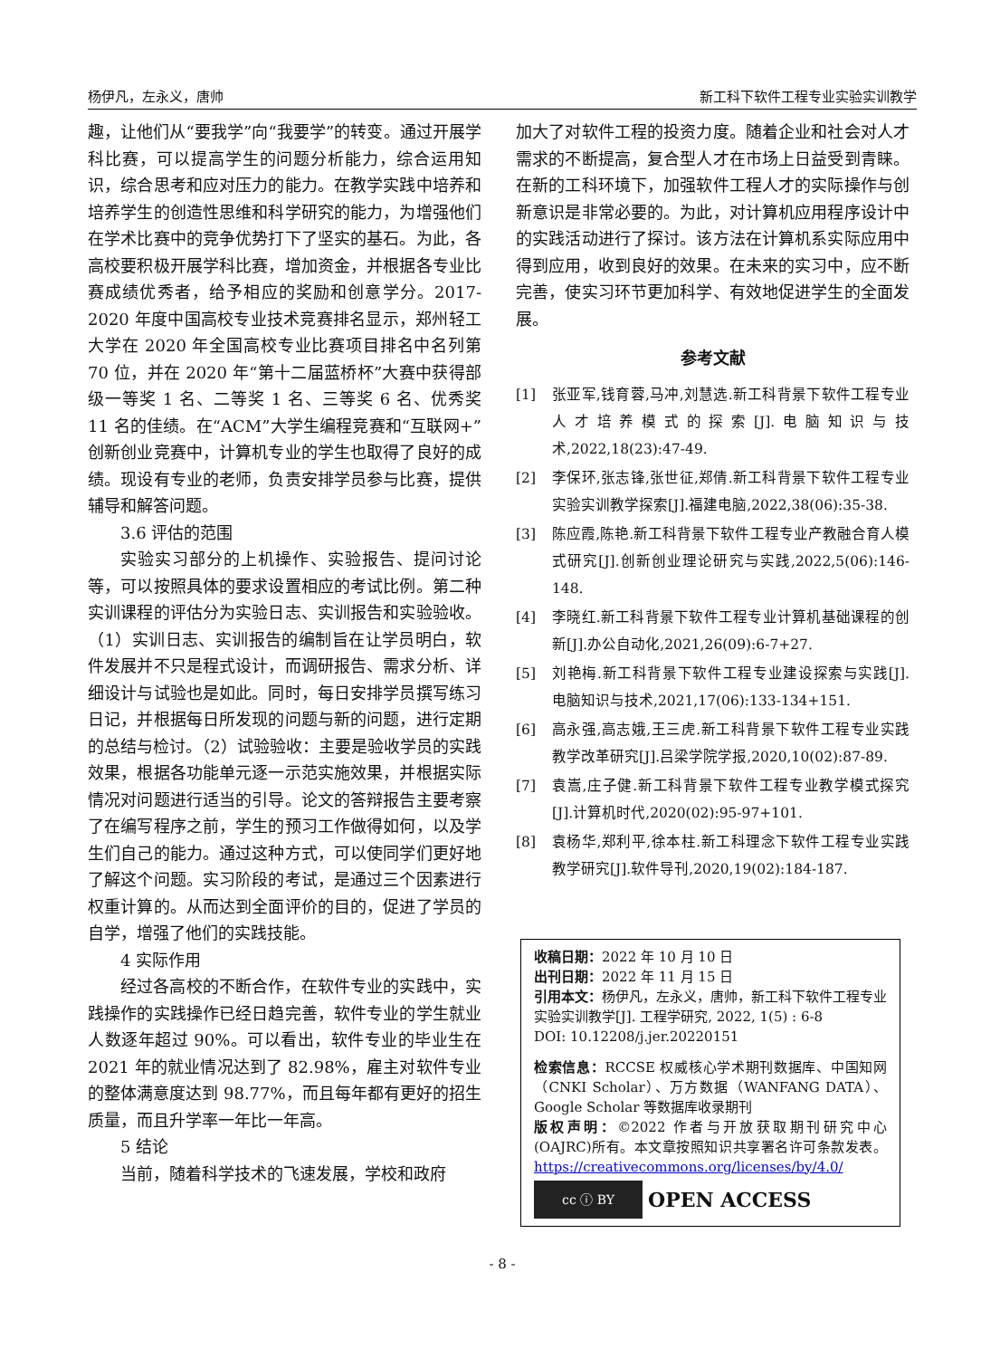杨伊凡，左永义，唐帅 新工科下软件工程专业实验实训教学
趣，让他们从“要我学”向“我要学”的转变。通过开展学科比赛，可以提高学生的问题分析能力，综合运用知识，综合思考和应对压力的能力。在教学实践中培养和培养学生的创造性思维和科学研究的能力，为增强他们在学术比赛中的竞争优势打下了坚实的基石。为此，各高校要积极开展学科比赛，增加资金，并根据各专业比赛成绩优秀者，给予相应的奖励和创意学分。2017-2020 年度中国高校专业技术竞赛排名显示，郑州轻工大学在 2020 年全国高校专业比赛项目排名中名列第 70 位，并在 2020 年“第十二届蓝桥杯”大赛中获得部级一等奖 1 名、二等奖 1 名、三等奖 6 名、优秀奖 11 名的佳绩。在“ACM”大学生编程竞赛和“互联网+”创新创业竞赛中，计算机专业的学生也取得了良好的成绩。现设有专业的老师，负责安排学员参与比赛，提供辅导和解答问题。
3.6 评估的范围
实验实习部分的上机操作、实验报告、提问讨论等，可以按照具体的要求设置相应的考试比例。第二种实训课程的评估分为实验日志、实训报告和实验验收。（1）实训日志、实训报告的编制旨在让学员明白，软件发展并不只是程式设计，而调研报告、需求分析、详细设计与试验也是如此。同时，每日安排学员撰写练习日记，并根据每日所发现的问题与新的问题，进行定期的总结与检讨。（2）试验验收：主要是验收学员的实践效果，根据各功能单元逐一示范实施效果，并根据实际情况对问题进行适当的引导。论文的答辩报告主要考察了在编写程序之前，学生的预习工作做得如何，以及学生们自己的能力。通过这种方式，可以使同学们更好地了解这个问题。实习阶段的考试，是通过三个因素进行权重计算的。从而达到全面评价的目的，促进了学员的自学，增强了他们的实践技能。
4 实际作用
经过各高校的不断合作，在软件专业的实践中，实践操作的实践操作已经日趋完善，软件专业的学生就业人数逐年超过 90%。可以看出，软件专业的毕业生在 2021 年的就业情况达到了 82.98%，雇主对软件专业的整体满意度达到 98.77%，而且每年都有更好的招生质量，而且升学率一年比一年高。
5 结论
当前，随着科学技术的飞速发展，学校和政府
加大了对软件工程的投资力度。随着企业和社会对人才需求的不断提高，复合型人才在市场上日益受到青睐。在新的工科环境下，加强软件工程人才的实际操作与创新意识是非常必要的。为此，对计算机应用程序设计中的实践活动进行了探讨。该方法在计算机系实际应用中得到应用，收到良好的效果。在未来的实习中，应不断完善，使实习环节更加科学、有效地促进学生的全面发展。
参考文献
[1] 张亚军,钱育蓉,马冲,刘慧选.新工科背景下软件工程专业人才培养模式的探索[J].电脑知识与技术,2022,18(23):47-49.
[2] 李保环,张志锋,张世征,郑倩.新工科背景下软件工程专业实验实训教学探索[J].福建电脑,2022,38(06):35-38.
[3] 陈应霞,陈艳.新工科背景下软件工程专业产教融合育人模式研究[J].创新创业理论研究与实践,2022,5(06):146-148.
[4] 李晓红.新工科背景下软件工程专业计算机基础课程的创新[J].办公自动化,2021,26(09):6-7+27.
[5] 刘艳梅.新工科背景下软件工程专业建设探索与实践[J].电脑知识与技术,2021,17(06):133-134+151.
[6] 高永强,高志娥,王三虎.新工科背景下软件工程专业实践教学改革研究[J].吕梁学院学报,2020,10(02):87-89.
[7] 袁嵩,庄子健.新工科背景下软件工程专业教学模式探究[J].计算机时代,2020(02):95-97+101.
[8] 袁杨华,郑利平,徐本柱.新工科理念下软件工程专业实践教学研究[J].软件导刊,2020,19(02):184-187.
收稿日期：2022 年 10 月 10 日
出刊日期：2022 年 11 月 15 日
引用本文：杨伊凡，左永义，唐帅，新工科下软件工程专业实验实训教学[J]. 工程学研究, 2022, 1(5) : 6-8
DOI: 10.12208/j.jer.20220151
检索信息：RCCSE 权威核心学术期刊数据库、中国知网（CNKI Scholar）、万方数据（WANFANG DATA）、Google Scholar 等数据库收录期刊
版权声明：©2022 作者与开放获取期刊研究中心(OAJRC)所有。本文章按照知识共享署名许可条款发表。https://creativecommons.org/licenses/by/4.0/
cc ⓘ BY
OPEN ACCESS
- 8 -